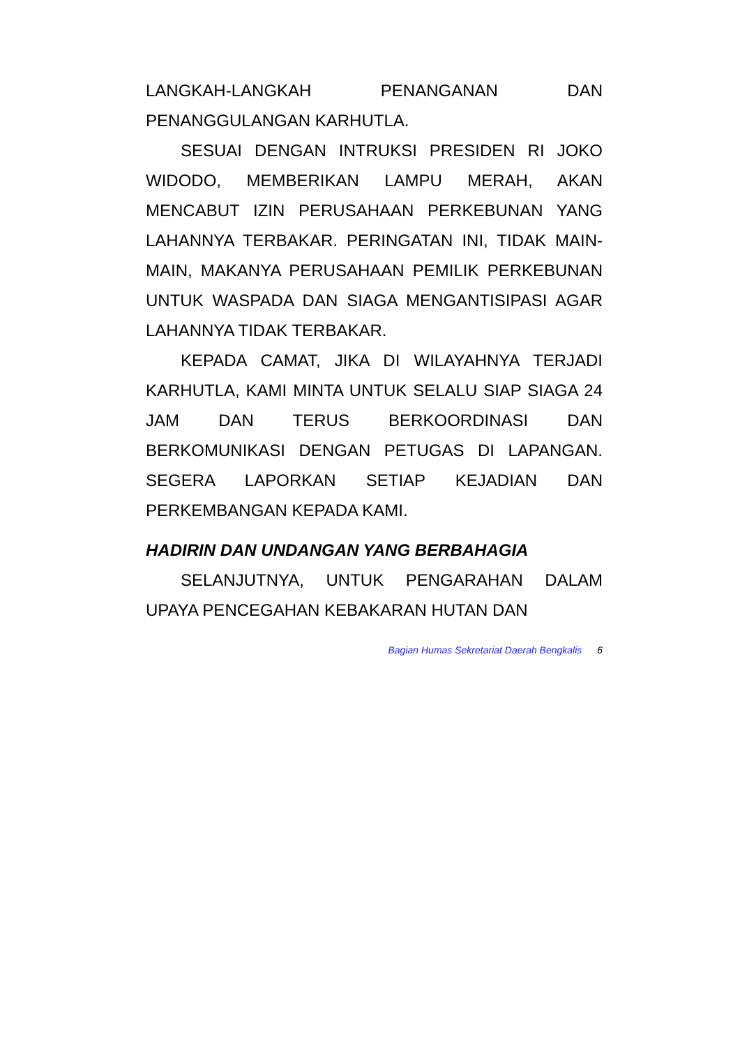LANGKAH-LANGKAH PENANGANAN DAN PENANGGULANGAN KARHUTLA.
SESUAI DENGAN INTRUKSI PRESIDEN RI JOKO WIDODO, MEMBERIKAN LAMPU MERAH, AKAN MENCABUT IZIN PERUSAHAAN PERKEBUNAN YANG LAHANNYA TERBAKAR. PERINGATAN INI, TIDAK MAIN-MAIN, MAKANYA PERUSAHAAN PEMILIK PERKEBUNAN UNTUK WASPADA DAN SIAGA MENGANTISIPASI AGAR LAHANNYA TIDAK TERBAKAR.
KEPADA CAMAT, JIKA DI WILAYAHNYA TERJADI KARHUTLA, KAMI MINTA UNTUK SELALU SIAP SIAGA 24 JAM DAN TERUS BERKOORDINASI DAN BERKOMUNIKASI DENGAN PETUGAS DI LAPANGAN. SEGERA LAPORKAN SETIAP KEJADIAN DAN PERKEMBANGAN KEPADA KAMI.
HADIRIN DAN UNDANGAN YANG BERBAHAGIA
SELANJUTNYA, UNTUK PENGARAHAN DALAM UPAYA PENCEGAHAN KEBAKARAN HUTAN DAN
Bagian Humas Sekretariat Daerah Bengkalis 6